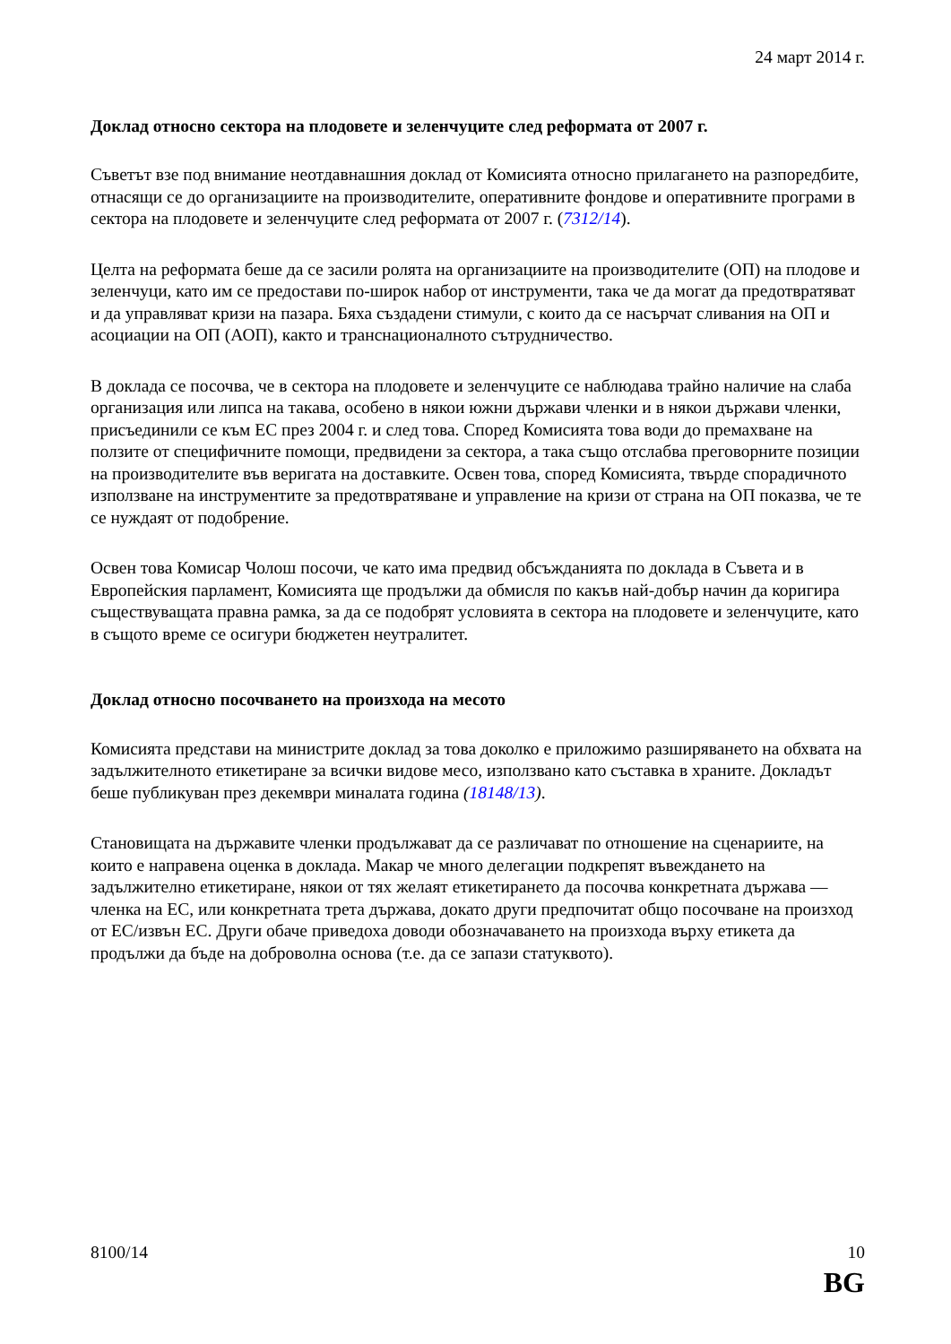24 март 2014 г.
Доклад относно сектора на плодовете и зеленчуците след реформата от 2007 г.
Съветът взе под внимание неотдавнашния доклад от Комисията относно прилагането на разпоредбите, отнасящи се до организациите на производителите, оперативните фондове и оперативните програми в сектора на плодовете и зеленчуците след реформата от 2007 г. (7312/14).
Целта на реформата беше да се засили ролята на организациите на производителите (ОП) на плодове и зеленчуци, като им се предостави по-широк набор от инструменти, така че да могат да предотвратяват и да управляват кризи на пазара. Бяха създадени стимули, с които да се насърчат сливания на ОП и асоциации на ОП (АОП), както и транснационалното сътрудничество.
В доклада се посочва, че в сектора на плодовете и зеленчуците се наблюдава трайно наличие на слаба организация или липса на такава, особено в някои южни държави членки и в някои държави членки, присъединили се към ЕС през 2004 г. и след това. Според Комисията това води до премахване на ползите от специфичните помощи, предвидени за сектора, а така също отслабва преговорните позиции на производителите във веригата на доставките. Освен това, според Комисията, твърде спорадичното използване на инструментите за предотвратяване и управление на кризи от страна на ОП показва, че те се нуждаят от подобрение.
Освен това Комисар Чолош посочи, че като има предвид обсъжданията по доклада в Съвета и в Европейския парламент, Комисията ще продължи да обмисля по какъв най-добър начин да коригира съществуващата правна рамка, за да се подобрят условията в сектора на плодовете и зеленчуците, като в същото време се осигури бюджетен неутралитет.
Доклад относно посочването на произхода на месото
Комисията представи на министрите доклад за това доколко е приложимо разширяването на обхвата на задължителното етикетиране за всички видове месо, използвано като съставка в храните. Докладът беше публикуван през декември миналата година (18148/13).
Становищата на държавите членки продължават да се различават по отношение на сценариите, на които е направена оценка в доклада. Макар че много делегации подкрепят въвеждането на задължително етикетиране, някои от тях желаят етикетирането да посочва конкретната държава — членка на ЕС, или конкретната трета държава, докато други предпочитат общо посочване на произход от ЕС/извън ЕС. Други обаче приведоха доводи обозначаването на произхода върху етикета да продължи да бъде на доброволна основа (т.е. да се запази статуквото).
8100/14 10
BG